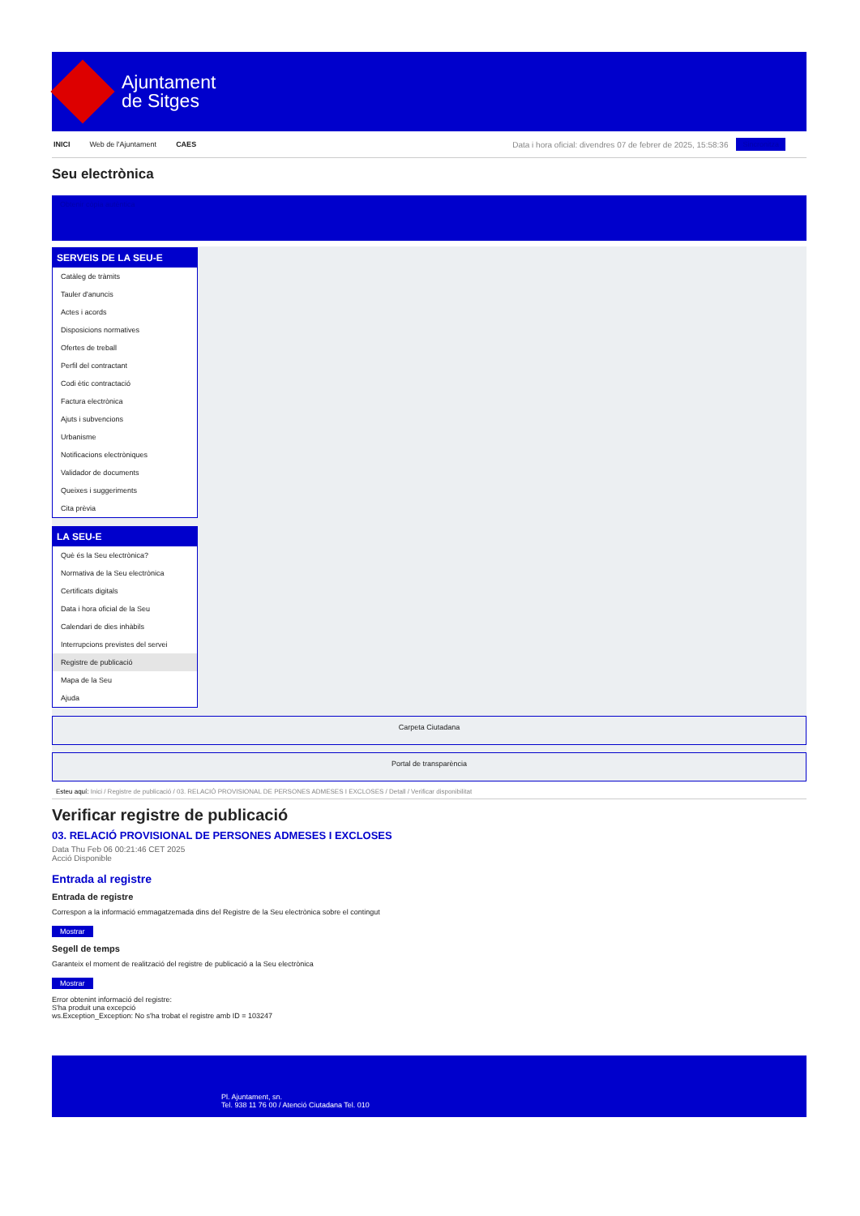Ajuntament
de Sitges
INICI Web de l'Ajuntament CAES Data i hora oficial: divendres 07 de febrer de 2025, 15:58:36 Sincronitza
Seu electrònica
Obtenir còpia autèntica
SERVEIS DE LA SEU-E
Catàleg de tràmits
Tauler d'anuncis
Actes i acords
Disposicions normatives
Ofertes de treball
Perfil del contractant
Codi ètic contractació
Factura electrònica
Ajuts i subvencions
Urbanisme
Notificacions electròniques
Validador de documents
Queixes i suggeriments
Cita prèvia
LA SEU-E
Què és la Seu electrònica?
Normativa de la Seu electrònica
Certificats digitals
Data i hora oficial de la Seu
Calendari de dies inhàbils
Interrupcions previstes del servei
Registre de publicació
Mapa de la Seu
Ajuda
Carpeta Ciutadana
Portal de transparència
Esteu aquí: Inici / Registre de publicació / 03. RELACIÓ PROVISIONAL DE PERSONES ADMESES I EXCLOSES / Detall / Verificar disponibilitat
Verificar registre de publicació
03. RELACIÓ PROVISIONAL DE PERSONES ADMESES I EXCLOSES
Data Thu Feb 06 00:21:46 CET 2025
Acció Disponible
Entrada al registre
Entrada de registre
Correspon a la informació emmagatzemada dins del Registre de la Seu electrònica sobre el contingut
Mostrar
Segell de temps
Garanteix el moment de realització del registre de publicació a la Seu electrònica
Mostrar
Error obtenint informació del registre:
S'ha produit una excepció
ws.Exception_Exception: No s'ha trobat el registre amb ID = 103247
Pl. Ajuntament, sn.
Tel. 938 11 76 00 / Atenció Ciutadana Tel. 010